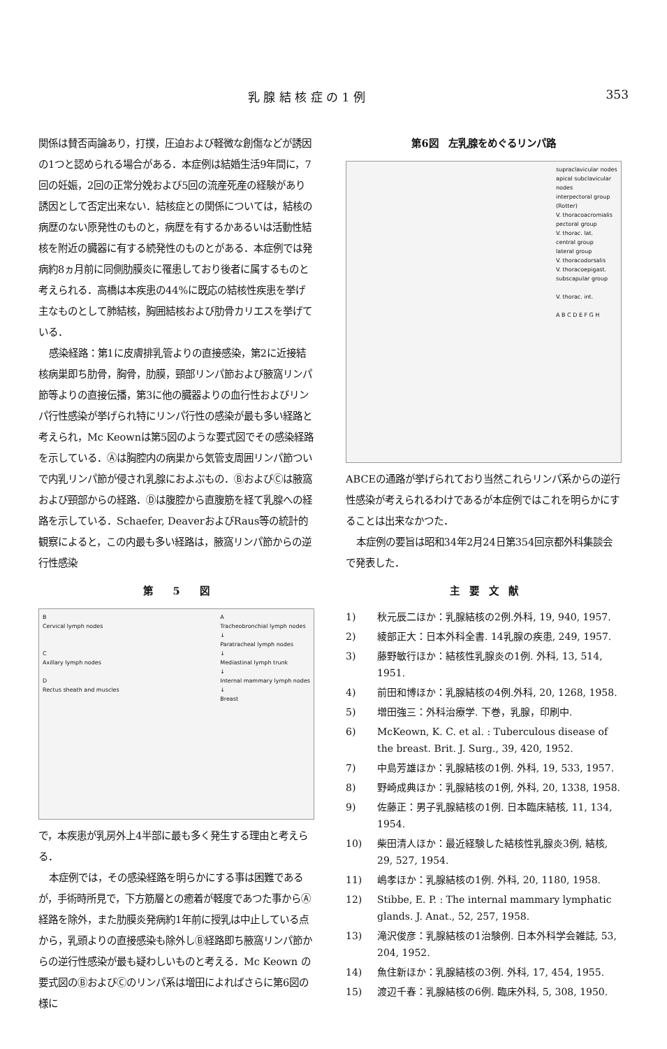乳 腺 結 核 症 の 1 例 353
関係は賛否両論あり，打撲，圧迫および軽微な創傷などが誘因の1つと認められる場合がある．本症例は結婚生活9年間に，7回の妊娠，2回の正常分娩および5回の流産死産の経験があり誘因として否定出来ない．結核症との関係については，結核の病歴のない原発性のものと，病歴を有するかあるいは活動性結核を附近の臓器に有する続発性のものとがある．本症例では発病約8ヵ月前に同側肋膜炎に罹患しており後者に属するものと考えられる．高橋は本疾患の44%に既応の結核性疾患を挙げ主なものとして肺結核，胸囲結核および肋骨カリエスを挙げている．
感染経路：第1に皮膚排乳管よりの直接感染，第2に近接結核病巣即ち肋骨，胸骨，肋膜，頸部リンパ節および腋窩リンパ節等よりの直接伝播，第3に他の臓器よりの血行性およびリンパ行性感染が挙げられ特にリンパ行性の感染が最も多い経路と考えられ，Mc Keownは第5図のような要式図でその感染経路を示している．Ⓐは胸腔内の病巣から気管支周囲リンパ節ついで内乳リンパ節が侵され乳腺におよぶもの．ⒷおよびⒸは腋窩および頸部からの経路．Ⓓは腹腔から直腹筋を経て乳腺への経路を示している．Schaefer, DeaverおよびRaus等の統計的観察によると，この内最も多い経路は，腋窩リンパ節からの逆行性感染
第　　5　　図
B
Cervical lymph nodes
C
Axillary lymph nodes
D
Rectus sheath and muscles
A
Tracheobronchial lymph nodes
↓
Paratracheal lymph nodes
↓
Mediastinal lymph trunk
↓
Internal mammary lymph nodes
↓
Breast
で，本疾患が乳房外上4半部に最も多く発生する理由と考えらる．
本症例では，その感染経路を明らかにする事は困難であるが，手術時所見で，下方筋層との癒着が軽度であつた事からⒶ経路を除外，また肋膜炎発病約1年前に授乳は中止している点から，乳頭よりの直接感染も除外しⒷ経路即ち腋窩リンパ節からの逆行性感染が最も疑わしいものと考える．Mc Keown の要式図のⒷおよびⒸのリンパ系は増田によればさらに第6図の様に
第6図　左乳腺をめぐるリンパ路
supraclavicular nodes
apical subclavicular nodes
interpectoral group (Rotter)
V. thoracoacromialis
pectoral group
V. thorac. lat.
central group
lateral group
V. thoracodorsalis
V. thoracoepigast.
subscapular group
V. thorac. int.
A B C D E F G H
ABCEの通路が挙げられており当然これらリンパ系からの逆行性感染が考えられるわけであるが本症例ではこれを明らかにすることは出来なかつた．
本症例の要旨は昭和34年2月24日第354回京都外科集談会で発表した．
主　要　文　献
1) 秋元辰二ほか：乳腺結核の2例.外科, 19, 940, 1957.
2) 綾部正大：日本外科全書. 14乳腺の疾患, 249, 1957.
3) 藤野敏行ほか：結核性乳腺炎の1例. 外科, 13, 514, 1951.
4) 前田和博ほか：乳腺結核の4例.外科, 20, 1268, 1958.
5) 増田強三：外科治療学. 下巻，乳腺，印刷中.
6) McKeown, K. C. et al. : Tuberculous disease of the breast. Brit. J. Surg., 39, 420, 1952.
7) 中島芳雄ほか：乳腺結核の1例. 外科, 19, 533, 1957.
8) 野崎成典ほか：乳腺結核の1例, 外科, 20, 1338, 1958.
9) 佐藤正：男子乳腺結核の1例. 日本臨床結核, 11, 134, 1954.
10) 柴田清人ほか：最近経験した結核性乳腺炎3例, 結核, 29, 527, 1954.
11) 嶋孝ほか：乳腺結核の1例. 外科, 20, 1180, 1958.
12) Stibbe, E. P. : The internal mammary lymphatic glands. J. Anat., 52, 257, 1958.
13) 滝沢俊彦：乳腺結核の1治験例. 日本外科学会雑誌, 53, 204, 1952.
14) 魚住新ほか：乳腺結核の3例. 外科, 17, 454, 1955.
15) 渡辺千春：乳腺結核の6例. 臨床外科, 5, 308, 1950.